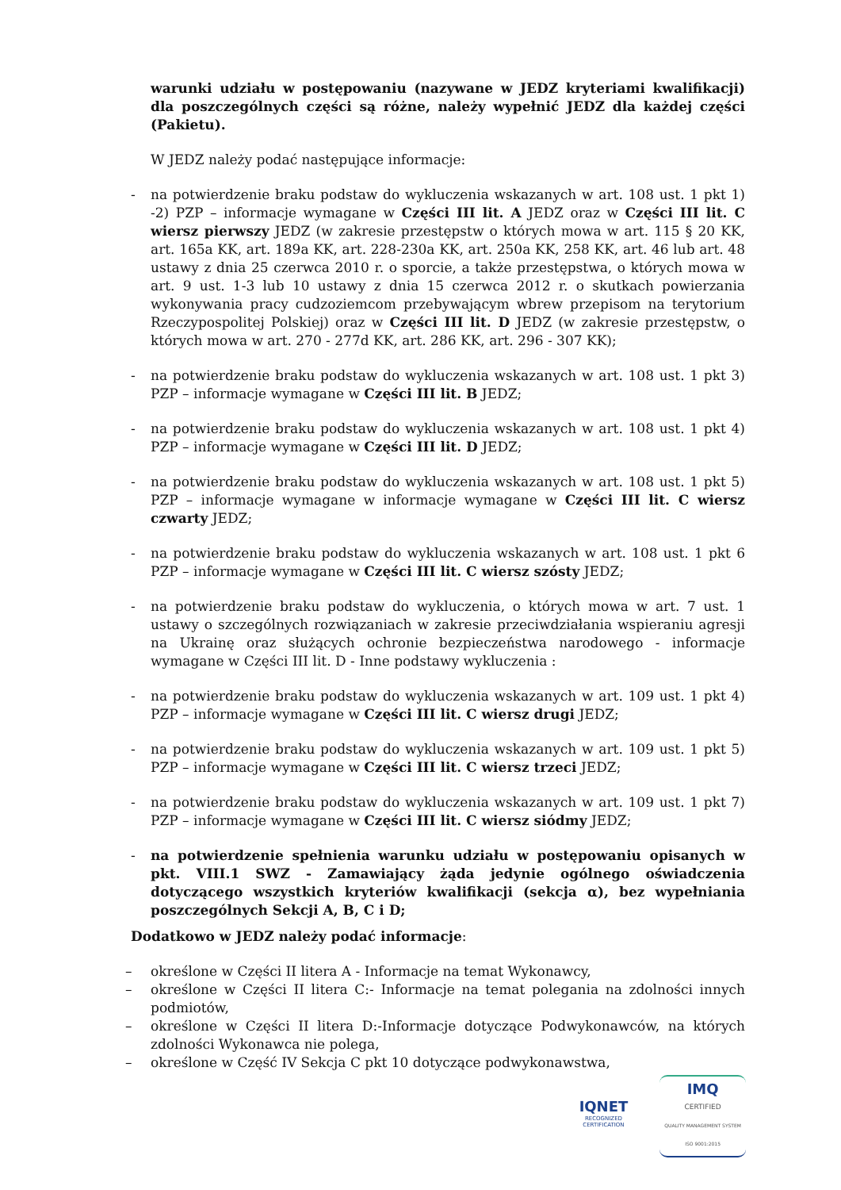warunki udziału w postępowaniu (nazywane w JEDZ kryteriami kwalifikacji) dla poszczególnych części są różne, należy wypełnić JEDZ dla każdej części (Pakietu).
W JEDZ należy podać następujące informacje:
- na potwierdzenie braku podstaw do wykluczenia wskazanych w art. 108 ust. 1 pkt 1) -2) PZP – informacje wymagane w Części III lit. A JEDZ oraz w Części III lit. C wiersz pierwszy JEDZ (w zakresie przestępstw o których mowa w art. 115 § 20 KK, art. 165a KK, art. 189a KK, art. 228-230a KK, art. 250a KK, 258 KK, art. 46 lub art. 48 ustawy z dnia 25 czerwca 2010 r. o sporcie, a także przestępstwa, o których mowa w art. 9 ust. 1-3 lub 10 ustawy z dnia 15 czerwca 2012 r. o skutkach powierzania wykonywania pracy cudzoziemcom przebywającym wbrew przepisom na terytorium Rzeczypospolitej Polskiej) oraz w Części III lit. D JEDZ (w zakresie przestępstw, o których mowa w art. 270 - 277d KK, art. 286 KK, art. 296 - 307 KK);
- na potwierdzenie braku podstaw do wykluczenia wskazanych w art. 108 ust. 1 pkt 3) PZP – informacje wymagane w Części III lit. B JEDZ;
- na potwierdzenie braku podstaw do wykluczenia wskazanych w art. 108 ust. 1 pkt 4) PZP – informacje wymagane w Części III lit. D JEDZ;
- na potwierdzenie braku podstaw do wykluczenia wskazanych w art. 108 ust. 1 pkt 5) PZP – informacje wymagane w informacje wymagane w Części III lit. C wiersz czwarty JEDZ;
- na potwierdzenie braku podstaw do wykluczenia wskazanych w art. 108 ust. 1 pkt 6 PZP – informacje wymagane w Części III lit. C wiersz szósty JEDZ;
- na potwierdzenie braku podstaw do wykluczenia, o których mowa w art. 7 ust. 1 ustawy o szczególnych rozwiązaniach w zakresie przeciwdziałania wspieraniu agresji na Ukrainę oraz służących ochronie bezpieczeństwa narodowego - informacje wymagane w Części III lit. D - Inne podstawy wykluczenia :
- na potwierdzenie braku podstaw do wykluczenia wskazanych w art. 109 ust. 1 pkt 4) PZP – informacje wymagane w Części III lit. C wiersz drugi JEDZ;
- na potwierdzenie braku podstaw do wykluczenia wskazanych w art. 109 ust. 1 pkt 5) PZP – informacje wymagane w Części III lit. C wiersz trzeci JEDZ;
- na potwierdzenie braku podstaw do wykluczenia wskazanych w art. 109 ust. 1 pkt 7) PZP – informacje wymagane w Części III lit. C wiersz siódmy JEDZ;
- na potwierdzenie spełnienia warunku udziału w postępowaniu opisanych w pkt. VIII.1 SWZ - Zamawiający żąda jedynie ogólnego oświadczenia dotyczącego wszystkich kryteriów kwalifikacji (sekcja α), bez wypełniania poszczególnych Sekcji A, B, C i D;
Dodatkowo w JEDZ należy podać informacje:
– określone w Części II litera A - Informacje na temat Wykonawcy,
– określone w Części II litera C:- Informacje na temat polegania na zdolności innych podmiotów,
– określone w Części II litera D:-Informacje dotyczące Podwykonawców, na których zdolności Wykonawca nie polega,
– określone w Część IV Sekcja C pkt 10 dotyczące podwykonawstwa,
IQNET
RECOGNIZED
CERTIFICATION
IMQ
CERTIFIED
QUALITY MANAGEMENT SYSTEM
ISO 9001:2015